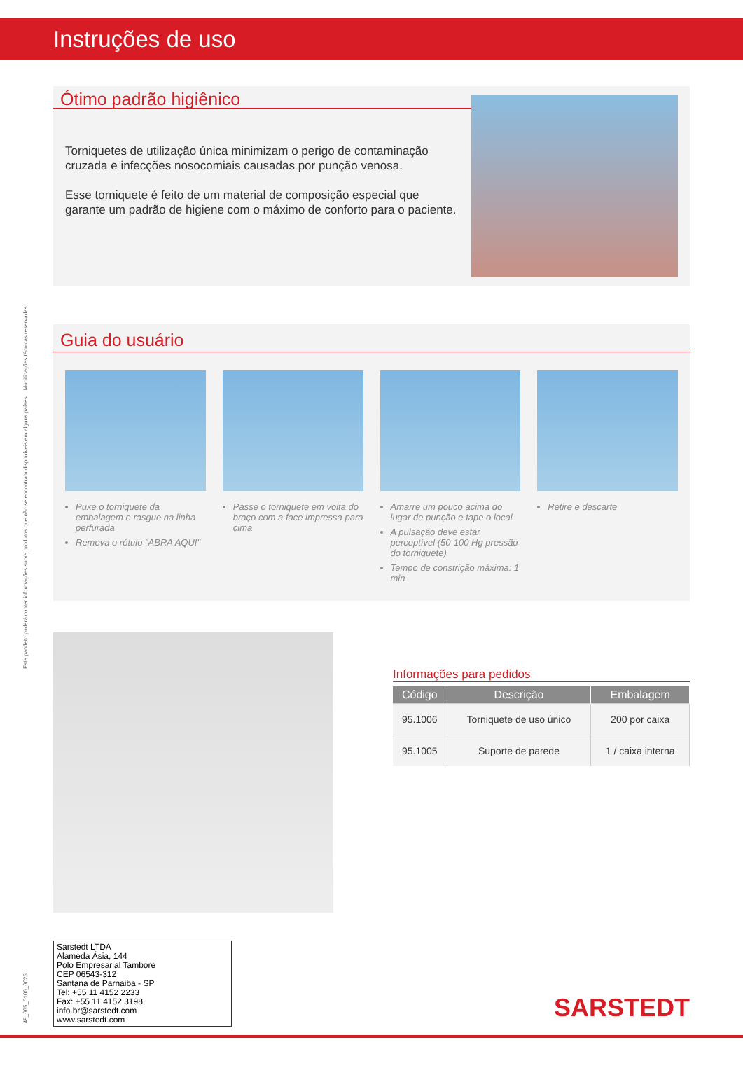Instruções de uso
Este panfleto poderá conter informações sobre produtos que não se encontram disponíveis em alguns países Modificações técnicas reservadas
49_665_0100_6025
Ótimo padrão higiênico
Torniquetes de utilização única minimizam o perigo de contaminação cruzada e infecções nosocomiais causadas por punção venosa.
Esse torniquete é feito de um material de composição especial que garante um padrão de higiene com o máximo de conforto para o paciente.
Guia do usuário
Puxe o torniquete da embalagem e rasgue na linha perfurada
Remova o rótulo "ABRA AQUI"
Passe o torniquete em volta do braço com a face impressa para cima
Amarre um pouco acima do lugar de punção e tape o local
A pulsação deve estar perceptível (50-100 Hg pressão do torniquete)
Tempo de constrição máxima: 1 min
Retire e descarte
Informações para pedidos
| Código | Descrição | Embalagem |
| --- | --- | --- |
| 95.1006 | Torniquete de uso único | 200 por caixa |
| 95.1005 | Suporte de parede | 1 / caixa interna |
Sarstedt LTDA
Alameda Ásia, 144
Polo Empresarial Tamboré
CEP 06543-312
Santana de Parnaiba - SP
Tel: +55 11 4152 2233
Fax: +55 11 4152 3198
info.br@sarstedt.com
www.sarstedt.com
SARSTEDT